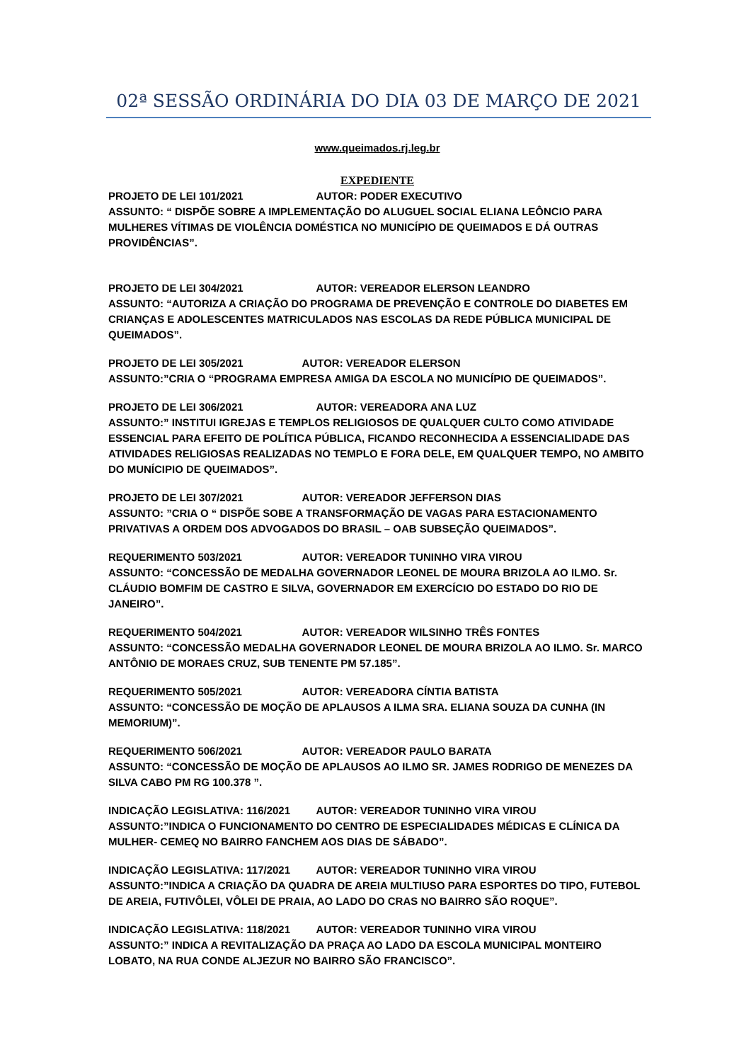02ª SESSÃO ORDINÁRIA DO DIA 03 DE MARÇO DE 2021
www.queimados.rj.leg.br
EXPEDIENTE
PROJETO DE LEI 101/2021 AUTOR: PODER EXECUTIVO
ASSUNTO: “ DISPÕE SOBRE A IMPLEMENTAÇÃO DO ALUGUEL SOCIAL ELIANA LEÔNCIO PARA MULHERES VÍTIMAS DE VIOLÊNCIA DOMÉSTICA NO MUNICÍPIO DE QUEIMADOS E DÁ OUTRAS PROVIDÊNCIAS”.
PROJETO DE LEI 304/2021 AUTOR: VEREADOR ELERSON LEANDRO
ASSUNTO: “AUTORIZA A CRIAÇÃO DO PROGRAMA DE PREVENÇÃO E CONTROLE DO DIABETES EM CRIANÇAS E ADOLESCENTES MATRICULADOS NAS ESCOLAS DA REDE PÚBLICA MUNICIPAL DE QUEIMADOS”.
PROJETO DE LEI 305/2021 AUTOR: VEREADOR ELERSON
ASSUNTO:”CRIA O “PROGRAMA EMPRESA AMIGA DA ESCOLA NO MUNICÍPIO DE QUEIMADOS”.
PROJETO DE LEI 306/2021 AUTOR: VEREADORA ANA LUZ
ASSUNTO:” INSTITUI IGREJAS E TEMPLOS RELIGIOSOS DE QUALQUER CULTO COMO ATIVIDADE ESSENCIAL PARA EFEITO DE POLÍTICA PÚBLICA, FICANDO RECONHECIDA A ESSENCIALIDADE DAS ATIVIDADES RELIGIOSAS REALIZADAS NO TEMPLO E FORA DELE, EM QUALQUER TEMPO, NO AMBITO DO MUNÍCIPIO DE QUEIMADOS”.
PROJETO DE LEI 307/2021 AUTOR: VEREADOR JEFFERSON DIAS
ASSUNTO: ”CRIA O “ DISPÕE SOBE A TRANSFORMAÇÃO DE VAGAS PARA ESTACIONAMENTO PRIVATIVAS A ORDEM DOS ADVOGADOS DO BRASIL – OAB SUBSEÇÃO QUEIMADOS”.
REQUERIMENTO 503/2021 AUTOR: VEREADOR TUNINHO VIRA VIROU
ASSUNTO: “CONCESSÃO DE MEDALHA GOVERNADOR LEONEL DE MOURA BRIZOLA AO ILMO. Sr. CLÁUDIO BOMFIM DE CASTRO E SILVA, GOVERNADOR EM EXERCÍCIO DO ESTADO DO RIO DE JANEIRO”.
REQUERIMENTO 504/2021 AUTOR: VEREADOR WILSINHO TRÊS FONTES
ASSUNTO: “CONCESSÃO MEDALHA GOVERNADOR LEONEL DE MOURA BRIZOLA AO ILMO. Sr. MARCO ANTÔNIO DE MORAES CRUZ, SUB TENENTE PM 57.185”.
REQUERIMENTO 505/2021 AUTOR: VEREADORA CÍNTIA BATISTA
ASSUNTO: “CONCESSÃO DE MOÇÃO DE APLAUSOS A ILMA SRA. ELIANA SOUZA DA CUNHA (IN MEMORIUM)”.
REQUERIMENTO 506/2021 AUTOR: VEREADOR PAULO BARATA
ASSUNTO: “CONCESSÃO DE MOÇÃO DE APLAUSOS AO ILMO SR. JAMES RODRIGO DE MENEZES DA SILVA CABO PM RG 100.378 ”.
INDICAÇÃO LEGISLATIVA: 116/2021 AUTOR: VEREADOR TUNINHO VIRA VIROU
ASSUNTO:”INDICA O FUNCIONAMENTO DO CENTRO DE ESPECIALIDADES MÉDICAS E CLÍNICA DA MULHER- CEMEQ NO BAIRRO FANCHEM AOS DIAS DE SÁBADO”.
INDICAÇÃO LEGISLATIVA: 117/2021 AUTOR: VEREADOR TUNINHO VIRA VIROU
ASSUNTO:”INDICA A CRIAÇÃO DA QUADRA DE AREIA MULTIUSO PARA ESPORTES DO TIPO, FUTEBOL DE AREIA, FUTIVÔLEI, VÔLEI DE PRAIA, AO LADO DO CRAS NO BAIRRO SÃO ROQUE”.
INDICAÇÃO LEGISLATIVA: 118/2021 AUTOR: VEREADOR TUNINHO VIRA VIROU
ASSUNTO:” INDICA A REVITALIZAÇÃO DA PRAÇA AO LADO DA ESCOLA MUNICIPAL MONTEIRO LOBATO, NA RUA CONDE ALJEZUR NO BAIRRO SÃO FRANCISCO”.